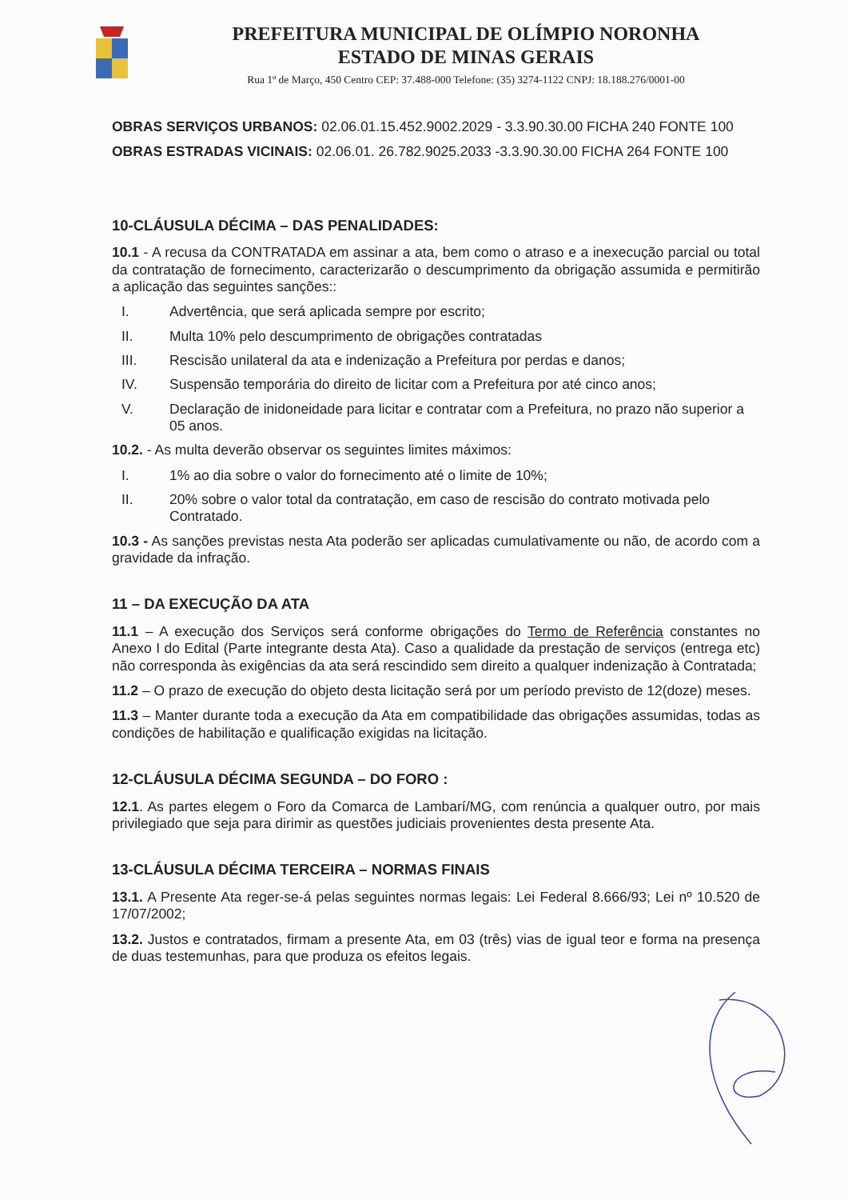PREFEITURA MUNICIPAL DE OLÍMPIO NORONHA
ESTADO DE MINAS GERAIS
Rua 1º de Março, 450 Centro CEP: 37.488-000 Telefone: (35) 3274-1122 CNPJ: 18.188.276/0001-00
OBRAS SERVIÇOS URBANOS: 02.06.01.15.452.9002.2029 - 3.3.90.30.00 FICHA 240 FONTE 100
OBRAS ESTRADAS VICINAIS: 02.06.01. 26.782.9025.2033 -3.3.90.30.00 FICHA 264 FONTE 100
10-CLÁUSULA DÉCIMA – DAS PENALIDADES:
10.1 - A recusa da CONTRATADA em assinar a ata, bem como o atraso e a inexecução parcial ou total da contratação de fornecimento, caracterizarão o descumprimento da obrigação assumida e permitirão a aplicação das seguintes sanções::
I. Advertência, que será aplicada sempre por escrito;
II. Multa 10% pelo descumprimento de obrigações contratadas
III. Rescisão unilateral da ata e indenização a Prefeitura por perdas e danos;
IV. Suspensão temporária do direito de licitar com a Prefeitura por até cinco anos;
V. Declaração de inidoneidade para licitar e contratar com a Prefeitura, no prazo não superior a 05 anos.
10.2. - As multa deverão observar os seguintes limites máximos:
I. 1% ao dia sobre o valor do fornecimento até o limite de 10%;
II. 20% sobre o valor total da contratação, em caso de rescisão do contrato motivada pelo Contratado.
10.3 - As sanções previstas nesta Ata poderão ser aplicadas cumulativamente ou não, de acordo com a gravidade da infração.
11 – DA EXECUÇÃO DA ATA
11.1 – A execução dos Serviços será conforme obrigações do Termo de Referência constantes no Anexo I do Edital (Parte integrante desta Ata). Caso a qualidade da prestação de serviços (entrega etc) não corresponda às exigências da ata será rescindido sem direito a qualquer indenização à Contratada;
11.2 – O prazo de execução do objeto desta licitação será por um período previsto de 12(doze) meses.
11.3 – Manter durante toda a execução da Ata em compatibilidade das obrigações assumidas, todas as condições de habilitação e qualificação exigidas na licitação.
12-CLÁUSULA DÉCIMA SEGUNDA – DO FORO :
12.1. As partes elegem o Foro da Comarca de Lambarí/MG, com renúncia a qualquer outro, por mais privilegiado que seja para dirimir as questões judiciais provenientes desta presente Ata.
13-CLÁUSULA DÉCIMA TERCEIRA – NORMAS FINAIS
13.1. A Presente Ata reger-se-á pelas seguintes normas legais: Lei Federal 8.666/93; Lei nº 10.520 de 17/07/2002;
13.2. Justos e contratados, firmam a presente Ata, em 03 (três) vias de igual teor e forma na presença de duas testemunhas, para que produza os efeitos legais.